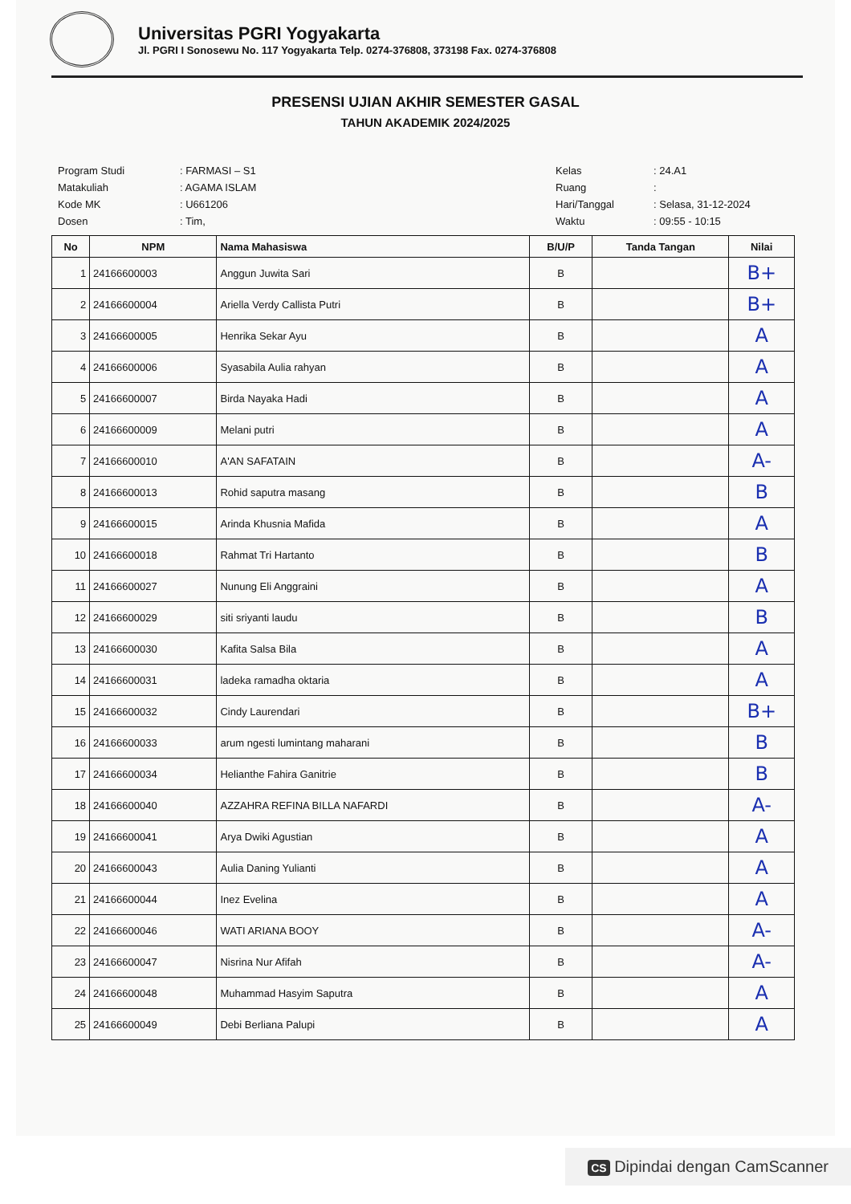Universitas PGRI Yogyakarta
Jl. PGRI I Sonosewu No. 117 Yogyakarta Telp. 0274-376808, 373198 Fax. 0274-376808
PRESENSI UJIAN AKHIR SEMESTER GASAL
TAHUN AKADEMIK 2024/2025
| Program Studi | : FARMASI – S1 |
| Matakuliah | : AGAMA ISLAM |
| Kode MK | : U661206 |
| Dosen | : Tim, |
| Kelas | : 24.A1 |
| Ruang | : |
| Hari/Tanggal | : Selasa, 31-12-2024 |
| Waktu | : 09:55 - 10:15 |
| No | NPM | Nama Mahasiswa | B/U/P | Tanda Tangan | Nilai |
| --- | --- | --- | --- | --- | --- |
| 1 | 24166600003 | Anggun Juwita Sari | B | | B+ |
| 2 | 24166600004 | Ariella Verdy Callista Putri | B | | B+ |
| 3 | 24166600005 | Henrika Sekar Ayu | B | | A |
| 4 | 24166600006 | Syasabila Aulia rahyan | B | | A |
| 5 | 24166600007 | Birda Nayaka Hadi | B | | A |
| 6 | 24166600009 | Melani putri | B | | A |
| 7 | 24166600010 | A'AN SAFATAIN | B | | A- |
| 8 | 24166600013 | Rohid saputra masang | B | | B |
| 9 | 24166600015 | Arinda Khusnia Mafida | B | | A |
| 10 | 24166600018 | Rahmat Tri Hartanto | B | | B |
| 11 | 24166600027 | Nunung Eli Anggraini | B | | A |
| 12 | 24166600029 | siti sriyanti laudu | B | | B |
| 13 | 24166600030 | Kafita Salsa Bila | B | | A |
| 14 | 24166600031 | ladeka ramadha oktaria | B | | A |
| 15 | 24166600032 | Cindy Laurendari | B | | B+ |
| 16 | 24166600033 | arum ngesti lumintang maharani | B | | B |
| 17 | 24166600034 | Helianthe Fahira Ganitrie | B | | B |
| 18 | 24166600040 | AZZAHRA REFINA BILLA NAFARDI | B | | A- |
| 19 | 24166600041 | Arya Dwiki Agustian | B | | A |
| 20 | 24166600043 | Aulia Daning Yulianti | B | | A |
| 21 | 24166600044 | Inez Evelina | B | | A |
| 22 | 24166600046 | WATI ARIANA BOOY | B | | A- |
| 23 | 24166600047 | Nisrina Nur Afifah | B | | A- |
| 24 | 24166600048 | Muhammad Hasyim Saputra | B | | A |
| 25 | 24166600049 | Debi Berliana Palupi | B | | A |
CS Dipindai dengan CamScanner